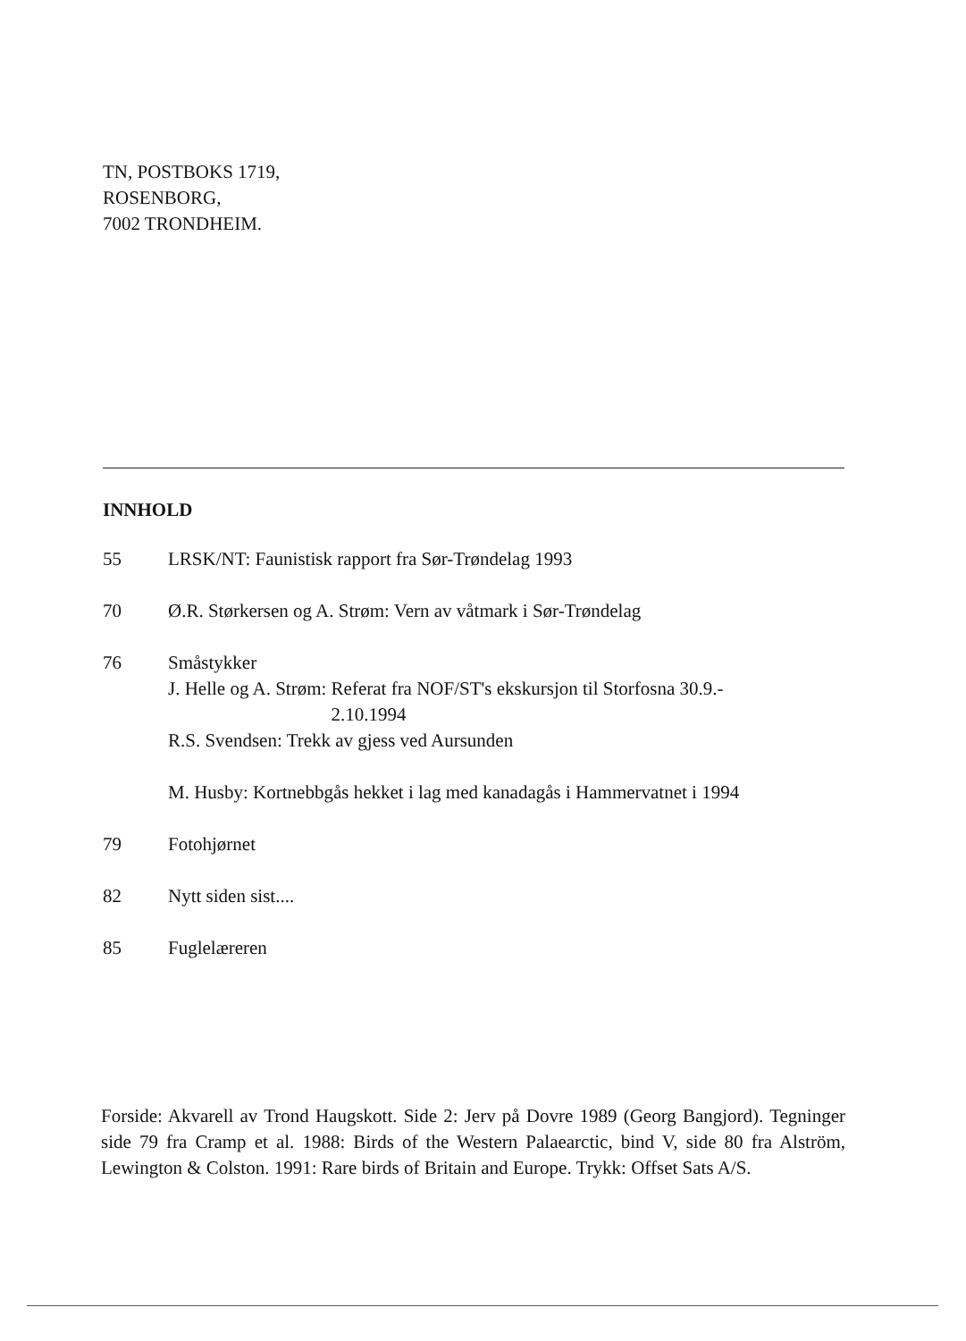TN, POSTBOKS 1719,
ROSENBORG,
7002 TRONDHEIM.
INNHOLD
55 LRSK/NT: Faunistisk rapport fra Sør-Trøndelag 1993
70 Ø.R. Størkersen og A. Strøm: Vern av våtmark i Sør-Trøndelag
76 Småstykker
J. Helle og A. Strøm: Referat fra NOF/ST's ekskursjon til Storfosna 30.9.-
2.10.1994
R.S. Svendsen: Trekk av gjess ved Aursunden
M. Husby: Kortnebbgås hekket i lag med kanadagås i Hammervatnet i 1994
79 Fotohjørnet
82 Nytt siden sist....
85 Fuglelæreren
Forside: Akvarell av Trond Haugskott. Side 2: Jerv på Dovre 1989 (Georg Bangjord). Tegninger side 79 fra Cramp et al. 1988: Birds of the Western Palaearctic, bind V, side 80 fra Alström, Lewington & Colston. 1991: Rare birds of Britain and Europe. Trykk: Offset Sats A/S.